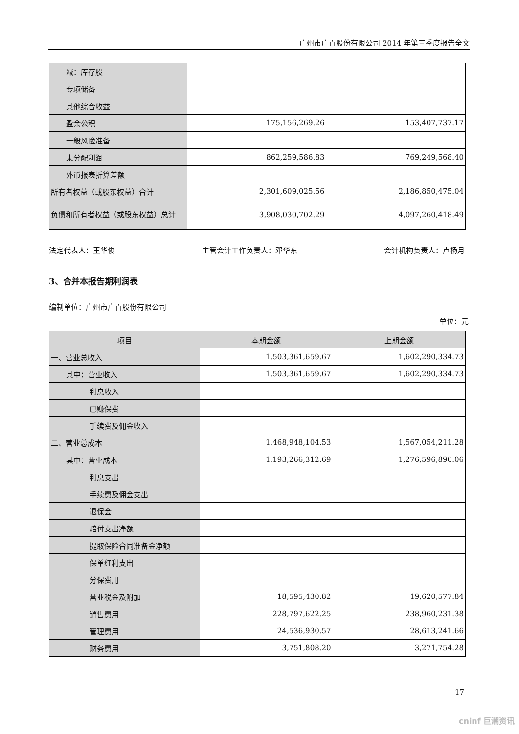广州市广百股份有限公司 2014 年第三季度报告全文
| 减：库存股 | | |
| 专项储备 | | |
| 其他综合收益 | | |
| 盈余公积 | 175,156,269.26 | 153,407,737.17 |
| 一般风险准备 | | |
| 未分配利润 | 862,259,586.83 | 769,249,568.40 |
| 外币报表折算差额 | | |
| 所有者权益（或股东权益）合计 | 2,301,609,025.56 | 2,186,850,475.04 |
| 负债和所有者权益（或股东权益）总计 | 3,908,030,702.29 | 4,097,260,418.49 |
法定代表人：王华俊 主管会计工作负责人：邓华东 会计机构负责人：卢杨月
3、合并本报告期利润表
编制单位：广州市广百股份有限公司
单位：元
| 项目 | 本期金额 | 上期金额 |
| --- | --- | --- |
| 一、营业总收入 | 1,503,361,659.67 | 1,602,290,334.73 |
| 其中：营业收入 | 1,503,361,659.67 | 1,602,290,334.73 |
| 利息收入 | | |
| 已赚保费 | | |
| 手续费及佣金收入 | | |
| 二、营业总成本 | 1,468,948,104.53 | 1,567,054,211.28 |
| 其中：营业成本 | 1,193,266,312.69 | 1,276,596,890.06 |
| 利息支出 | | |
| 手续费及佣金支出 | | |
| 退保金 | | |
| 赔付支出净额 | | |
| 提取保险合同准备金净额 | | |
| 保单红利支出 | | |
| 分保费用 | | |
| 营业税金及附加 | 18,595,430.82 | 19,620,577.84 |
| 销售费用 | 228,797,622.25 | 238,960,231.38 |
| 管理费用 | 24,536,930.57 | 28,613,241.66 |
| 财务费用 | 3,751,808.20 | 3,271,754.28 |
17
cninf 巨潮资讯